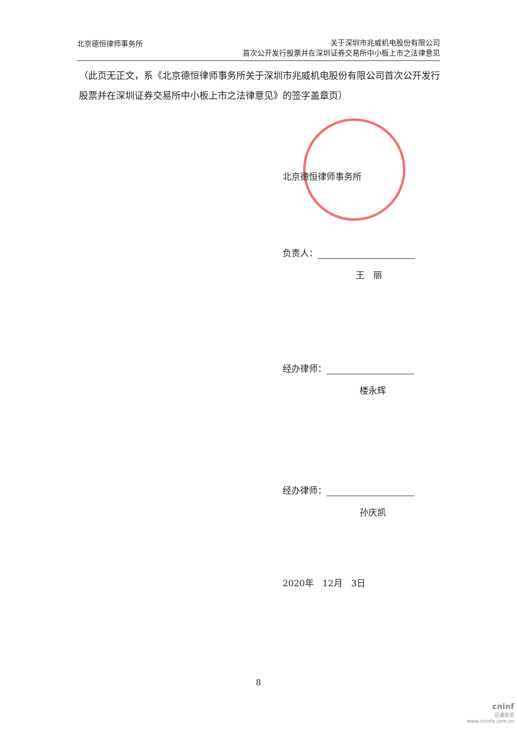北京德恒律师事务所
关于深圳市兆威机电股份有限公司
首次公开发行股票并在深圳证券交易所中小板上市之法律意见
（此页无正文，系《北京德恒律师事务所关于深圳市兆威机电股份有限公司首次公开发行股票并在深圳证券交易所中小板上市之法律意见》的签字盖章页）
北京德恒律师事务所
负责人：
王　丽
经办律师：
楼永辉
经办律师：
孙庆凯
2020年　12月　3日
8
cninf
巨潮资讯
www.cninfo.com.cn